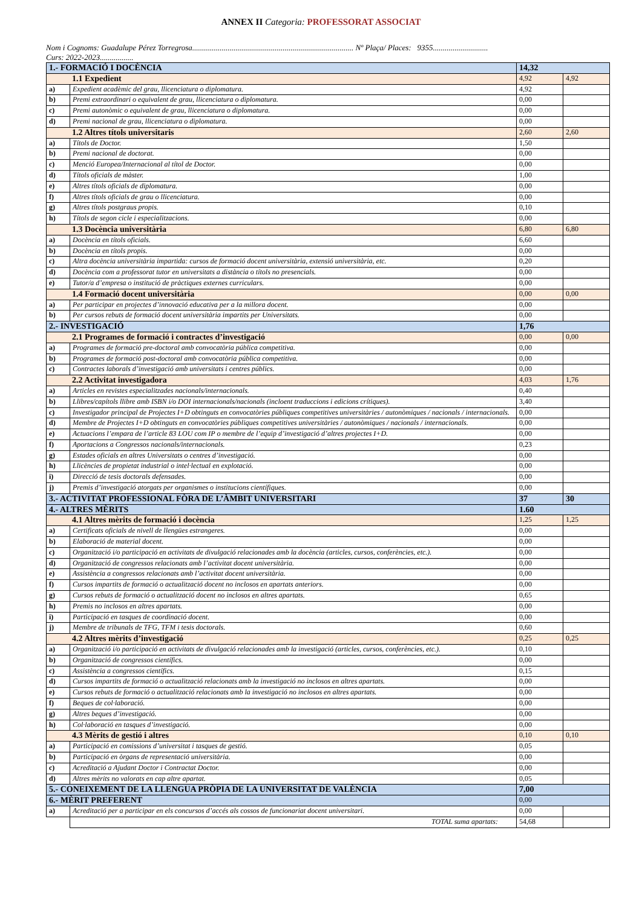ANNEX II Categoria: PROFESSORAT ASSOCIAT
Nom i Cognoms: Guadalupe Pérez Torregrosa.................................................................................. Nº Plaça/ Places: 9355............................
Curs: 2022-2023.................
| 1.- FORMACIÓ I DOCÈNCIA | | 14,32 | |
| 1.1 Expedient | | 4,92 | 4,92 |
| a) | Expedient acadèmic del grau, llicenciatura o diplomatura. | 4,92 | |
| b) | Premi extraordinari o equivalent de grau, llicenciatura o diplomatura. | 0,00 | |
| c) | Premi autonòmic o equivalent de grau, llicenciatura o diplomatura. | 0,00 | |
| d) | Premi nacional de grau, llicenciatura o diplomatura. | 0,00 | |
| 1.2 Altres títols universitaris | | 2,60 | 2,60 |
| a) | Títols de Doctor. | 1,50 | |
| b) | Premi nacional de doctorat. | 0,00 | |
| c) | Menció Europea/Internacional al títol de Doctor. | 0,00 | |
| d) | Títols oficials de màster. | 1,00 | |
| e) | Altres títols oficials de diplomatura. | 0,00 | |
| f) | Altres títols oficials de grau o llicenciatura. | 0,00 | |
| g) | Altres títols postgraus propis. | 0,10 | |
| h) | Títols de segon cicle i especialitzacions. | 0,00 | |
| 1.3 Docència universitària | | 6,80 | 6,80 |
| a) | Docència en títols oficials. | 6,60 | |
| b) | Docència en títols propis. | 0,00 | |
| c) | Altra docència universitària impartida: cursos de formació docent universitària, extensió universitària, etc. | 0,20 | |
| d) | Docència com a professorat tutor en universitats a distància o títols no presencials. | 0,00 | |
| e) | Tutor/a d’empresa o institució de pràctiques externes curriculars. | 0,00 | |
| 1.4 Formació docent universitària | | 0,00 | 0,00 |
| a) | Per participar en projectes d’innovació educativa per a la millora docent. | 0,00 | |
| b) | Per cursos rebuts de formació docent universitària impartits per Universitats. | 0,00 | |
| 2.- INVESTIGACIÓ | | 1,76 | |
| 2.1 Programes de formació i contractes d’investigació | | 0,00 | 0,00 |
| a) | Programes de formació pre-doctoral amb convocatòria pública competitiva. | 0,00 | |
| b) | Programes de formació post-doctoral amb convocatòria pública competitiva. | 0,00 | |
| c) | Contractes laborals d’investigació amb universitats i centres públics. | 0,00 | |
| 2.2 Activitat investigadora | | 4,03 | 1,76 |
| a) | Articles en revistes especialitzades nacionals/internacionals. | 0,40 | |
| b) | Llibres/capítols llibre amb ISBN i/o DOI internacionals/nacionals (incloent traduccions i edicions crítiques). | 3,40 | |
| c) | Investigador principal de Projectes I+D obtinguts en convocatòries públiques competitives universitàries / autonòmiques / nacionals / internacionals. | 0,00 | |
| d) | Membre de Projectes I+D obtinguts en convocatòries públiques competitives universitàries / autonòmiques / nacionals / internacionals. | 0,00 | |
| e) | Actuacions l’empara de l’article 83 LOU com IP o membre de l’equip d’investigació d’altres projectes I+D. | 0,00 | |
| f) | Aportacions a Congressos nacionals/internacionals. | 0,23 | |
| g) | Estades oficials en altres Universitats o centres d’investigació. | 0,00 | |
| h) | Llicències de propietat industrial o intel·lectual en explotació. | 0,00 | |
| i) | Direcció de tesis doctorals defensades. | 0,00 | |
| j) | Premis d’investigació atorgats per organismes o institucions científiques. | 0,00 | |
| 3.- ACTIVITAT PROFESSIONAL FÒRA DE L’ÀMBIT UNIVERSITARI | | 37 | 30 |
| 4.- ALTRES MÈRITS | | 1.60 | |
| 4.1 Altres mèrits de formació i docència | | 1,25 | 1,25 |
| a) | Certificats oficials de nivell de llengües estrangeres. | 0,00 | |
| b) | Elaboració de material docent. | 0,00 | |
| c) | Organització i/o participació en activitats de divulgació relacionades amb la docència (articles, cursos, conferències, etc.). | 0,00 | |
| d) | Organització de congressos relacionats amb l’activitat docent universitària. | 0,00 | |
| e) | Assistència a congressos relacionats amb l’activitat docent universitària. | 0,00 | |
| f) | Cursos impartits de formació o actualització docent no inclosos en apartats anteriors. | 0,00 | |
| g) | Cursos rebuts de formació o actualització docent no inclosos en altres apartats. | 0,65 | |
| h) | Premis no inclosos en altres apartats. | 0,00 | |
| i) | Participació en tasques de coordinació docent. | 0,00 | |
| j) | Membre de tribunals de TFG, TFM i tesis doctorals. | 0,60 | |
| 4.2 Altres mèrits d’investigació | | 0,25 | 0,25 |
| a) | Organització i/o participació en activitats de divulgació relacionades amb la investigació (articles, cursos, conferències, etc.). | 0,10 | |
| b) | Organització de congressos científics. | 0,00 | |
| c) | Assistència a congressos científics. | 0,15 | |
| d) | Cursos impartits de formació o actualització relacionats amb la investigació no inclosos en altres apartats. | 0,00 | |
| e) | Cursos rebuts de formació o actualització relacionats amb la investigació no inclosos en altres apartats. | 0,00 | |
| f) | Beques de col·laboració. | 0,00 | |
| g) | Altres beques d’investigació. | 0,00 | |
| h) | Col·laboració en tasques d’investigació. | 0,00 | |
| 4.3 Mèrits de gestió i altres | | 0,10 | 0,10 |
| a) | Participació en comissions d’universitat i tasques de gestió. | 0,05 | |
| b) | Participació en òrgans de representació universitària. | 0,00 | |
| c) | Acreditació a Ajudant Doctor i Contractat Doctor. | 0,00 | |
| d) | Altres mèrits no valorats en cap altre apartat. | 0,05 | |
| 5.- CONEIXEMENT DE LA LLENGUA PRÒPIA DE LA UNIVERSITAT DE VALÈNCIA | | 7,00 | |
| 6.- MÈRIT PREFERENT | | 0,00 | |
| a) | Acreditació per a participar en els concursos d’accés als cossos de funcionariat docent universitari. | 0,00 | |
| | TOTAL suma apartats: | 54,68 | |